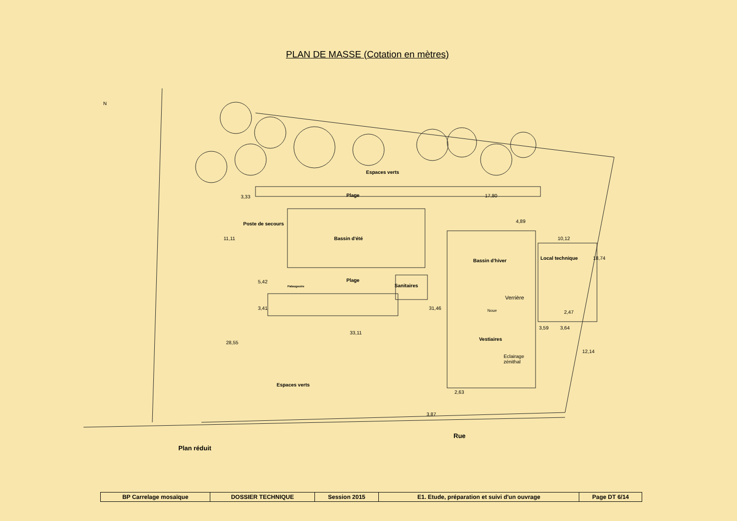PLAN DE MASSE (Cotation en mètres)
N
Espaces verts
Plage
3,33 17,80
Poste de secours
Bassin d'été
11,11
4,89
10,12
Bassin d'hiver Local technique 18,74
Plage
5,42
Pataugeoire Sanitaires
Verrière
3,41 31,46 Noue 2,47
3,59 3,64
33,11
Vestiaires
28,55
12,14
Eclairage
zénithal
Espaces verts
2,63
3,87
Rue
Plan réduit
| BP Carrelage mosaïque | DOSSIER TECHNIQUE | Session 2015 | E1. Etude, préparation et suivi d'un ouvrage | Page DT 6/14 |